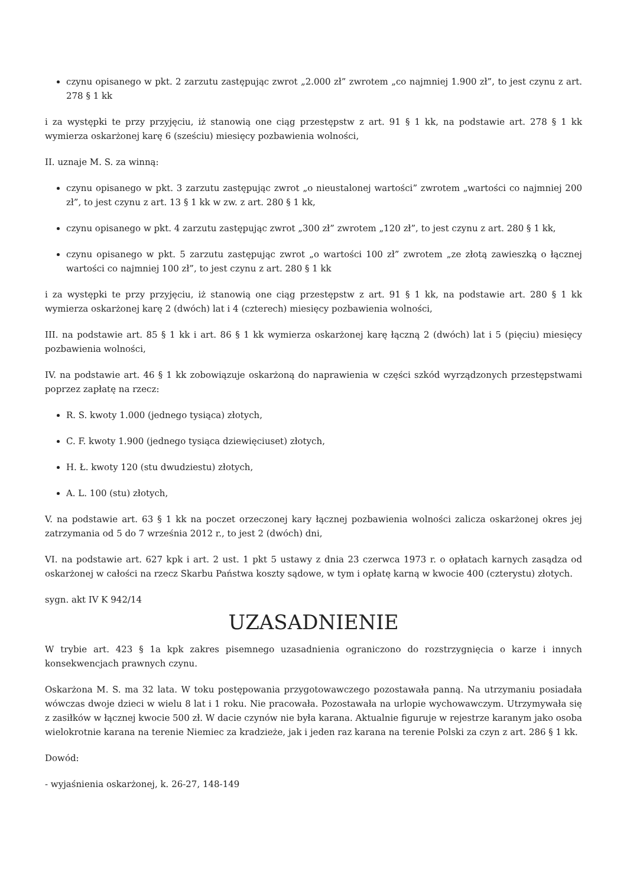czynu opisanego w pkt. 2 zarzutu zastępując zwrot „2.000 zł” zwrotem „co najmniej 1.900 zł”, to jest czynu z art. 278 § 1 kk
i za występki te przy przyjęciu, iż stanowią one ciąg przestępstw z art. 91 § 1 kk, na podstawie art. 278 § 1 kk wymierza oskarżonej karę 6 (sześciu) miesięcy pozbawienia wolności,
II. uznaje M. S. za winną:
czynu opisanego w pkt. 3 zarzutu zastępując zwrot „o nieustalonej wartości” zwrotem „wartości co najmniej 200 zł”, to jest czynu z art. 13 § 1 kk w zw. z art. 280 § 1 kk,
czynu opisanego w pkt. 4 zarzutu zastępując zwrot „300 zł” zwrotem „120 zł”, to jest czynu z art. 280 § 1 kk,
czynu opisanego w pkt. 5 zarzutu zastępując zwrot „o wartości 100 zł” zwrotem „ze złotą zawieszką o łącznej wartości co najmniej 100 zł”, to jest czynu z art. 280 § 1 kk
i za występki te przy przyjęciu, iż stanowią one ciąg przestępstw z art. 91 § 1 kk, na podstawie art. 280 § 1 kk wymierza oskarżonej karę 2 (dwóch) lat i 4 (czterech) miesięcy pozbawienia wolności,
III. na podstawie art. 85 § 1 kk i art. 86 § 1 kk wymierza oskarżonej karę łączną 2 (dwóch) lat i 5 (pięciu) miesięcy pozbawienia wolności,
IV. na podstawie art. 46 § 1 kk zobowiązuje oskarżoną do naprawienia w części szkód wyrządzonych przestępstwami poprzez zapłatę na rzecz:
R. S. kwoty 1.000 (jednego tysiąca) złotych,
C. F. kwoty 1.900 (jednego tysiąca dziewięciuset) złotych,
H. Ł. kwoty 120 (stu dwudziestu) złotych,
A. L. 100 (stu) złotych,
V. na podstawie art. 63 § 1 kk na poczet orzeczonej kary łącznej pozbawienia wolności zalicza oskarżonej okres jej zatrzymania od 5 do 7 września 2012 r., to jest 2 (dwóch) dni,
VI. na podstawie art. 627 kpk i art. 2 ust. 1 pkt 5 ustawy z dnia 23 czerwca 1973 r. o opłatach karnych zasądza od oskarżonej w całości na rzecz Skarbu Państwa koszty sądowe, w tym i opłatę karną w kwocie 400 (czterystu) złotych.
sygn. akt IV K 942/14
UZASADNIENIE
W trybie art. 423 § 1a kpk zakres pisemnego uzasadnienia ograniczono do rozstrzygnięcia o karze i innych konsekwencjach prawnych czynu.
Oskarżona M. S. ma 32 lata. W toku postępowania przygotowawczego pozostawała panną. Na utrzymaniu posiadała wówczas dwoje dzieci w wielu 8 lat i 1 roku. Nie pracowała. Pozostawała na urlopie wychowawczym. Utrzymywała się z zasiłków w łącznej kwocie 500 zł. W dacie czynów nie była karana. Aktualnie figuruje w rejestrze karanym jako osoba wielokrotnie karana na terenie Niemiec za kradzieże, jak i jeden raz karana na terenie Polski za czyn z art. 286 § 1 kk.
Dowód:
- wyjaśnienia oskarżonej, k. 26-27, 148-149